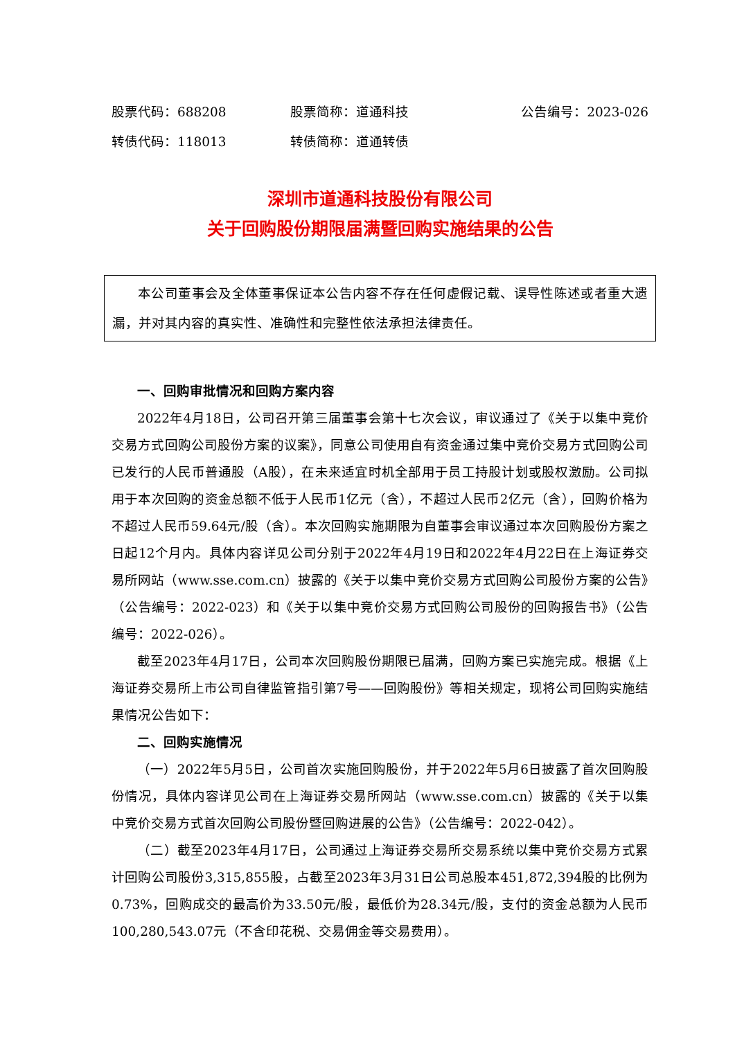股票代码：688208 股票简称：道通科技 公告编号：2023-026
转债代码：118013 转债简称：道通转债
深圳市道通科技股份有限公司
关于回购股份期限届满暨回购实施结果的公告
本公司董事会及全体董事保证本公告内容不存在任何虚假记载、误导性陈述或者重大遗漏，并对其内容的真实性、准确性和完整性依法承担法律责任。
一、回购审批情况和回购方案内容
2022年4月18日，公司召开第三届董事会第十七次会议，审议通过了《关于以集中竞价交易方式回购公司股份方案的议案》，同意公司使用自有资金通过集中竞价交易方式回购公司已发行的人民币普通股（A股），在未来适宜时机全部用于员工持股计划或股权激励。公司拟用于本次回购的资金总额不低于人民币1亿元（含），不超过人民币2亿元（含），回购价格为不超过人民币59.64元/股（含）。本次回购实施期限为自董事会审议通过本次回购股份方案之日起12个月内。具体内容详见公司分别于2022年4月19日和2022年4月22日在上海证券交易所网站（www.sse.com.cn）披露的《关于以集中竞价交易方式回购公司股份方案的公告》（公告编号：2022-023）和《关于以集中竞价交易方式回购公司股份的回购报告书》（公告编号：2022-026）。
截至2023年4月17日，公司本次回购股份期限已届满，回购方案已实施完成。根据《上海证券交易所上市公司自律监管指引第7号——回购股份》等相关规定，现将公司回购实施结果情况公告如下：
二、回购实施情况
（一）2022年5月5日，公司首次实施回购股份，并于2022年5月6日披露了首次回购股份情况，具体内容详见公司在上海证券交易所网站（www.sse.com.cn）披露的《关于以集中竞价交易方式首次回购公司股份暨回购进展的公告》（公告编号：2022-042）。
（二）截至2023年4月17日，公司通过上海证券交易所交易系统以集中竞价交易方式累计回购公司股份3,315,855股，占截至2023年3月31日公司总股本451,872,394股的比例为0.73%，回购成交的最高价为33.50元/股，最低价为28.34元/股，支付的资金总额为人民币100,280,543.07元（不含印花税、交易佣金等交易费用）。